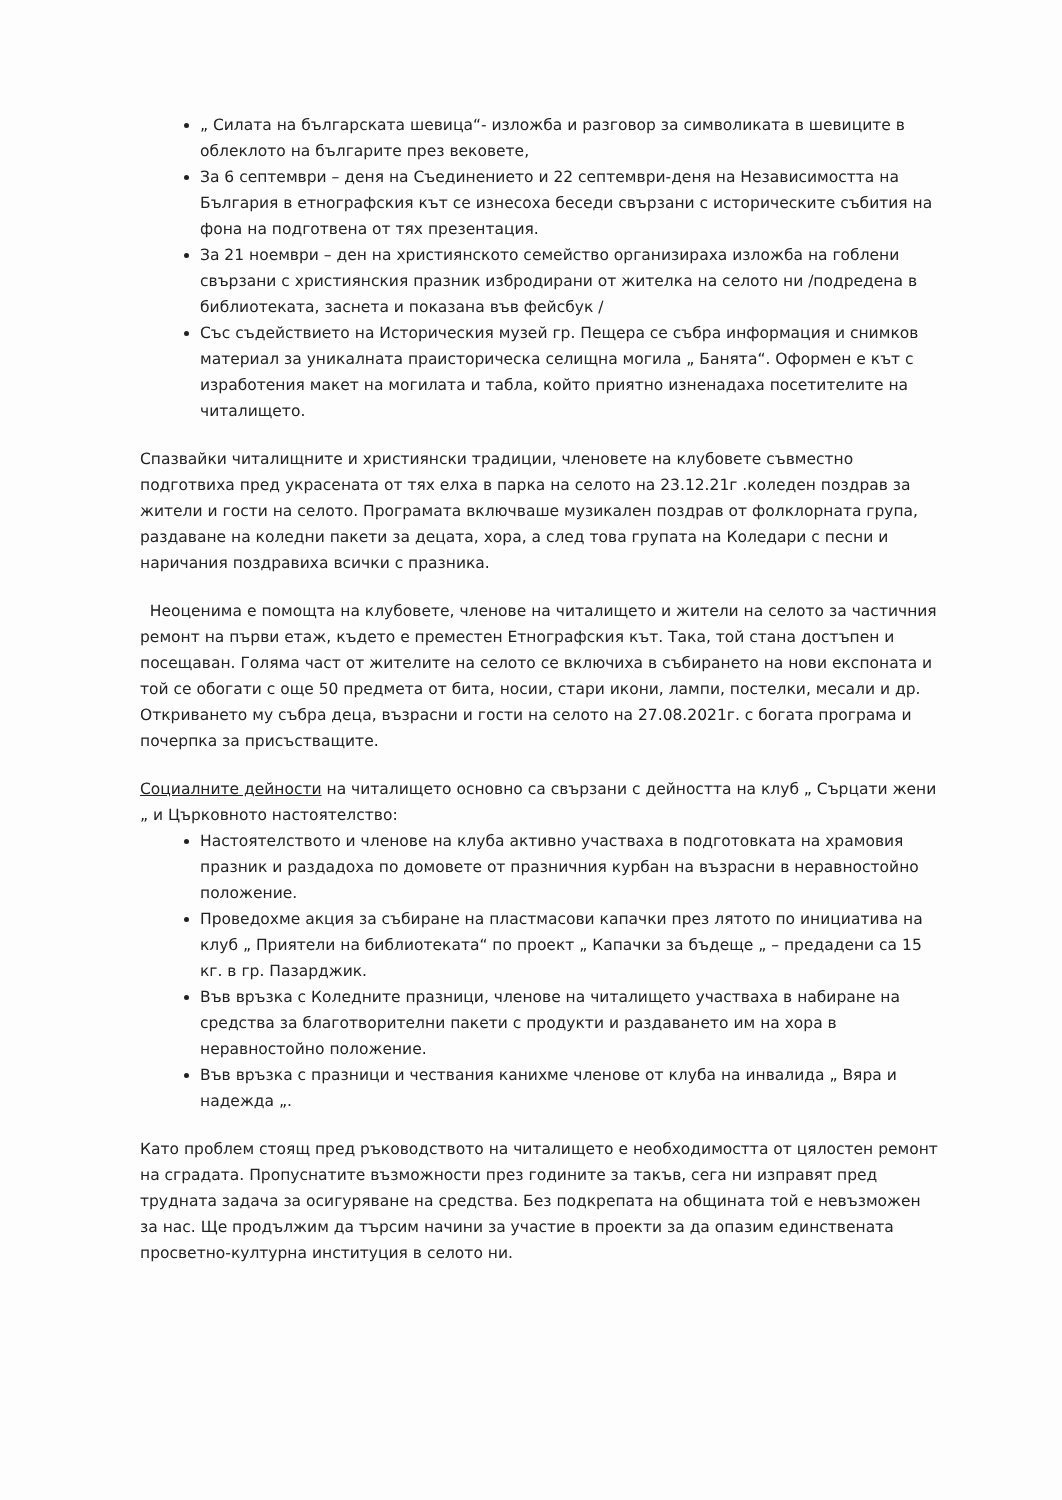„ Силата на българската шевица“- изложба и разговор за символиката в шевиците в облеклото на българите през вековете,
За 6 септември – деня на Съединението и 22 септември-деня на Независимостта на България в етнографския кът се изнесоха беседи свързани с историческите събития на фона на подготвена от тях презентация.
За 21 ноември – ден на християнското семейство организираха изложба на гоблени свързани с християнския празник избродирани от жителка на селото ни /подредена в библиотеката, заснета и показана във фейсбук /
Със съдействието на Историческия музей гр. Пещера се събра информация и снимков материал за уникалната праисторическа селищна могила „ Банята“. Оформен е кът с изработения макет на могилата и табла, който приятно изненадаха посетителите на читалището.
Спазвайки читалищните и християнски традиции, членовете на клубовете съвместно подготвиха пред украсената от тях елха в парка на селото на 23.12.21г .коледен поздрав за жители и гости на селото. Програмата включваше музикален поздрав от фолклорната група, раздаване на коледни пакети за децата, хора, а след това групата на Коледари с песни и наричания поздравиха всички с празника.
Неоценима е помощта на клубовете, членове на читалището и жители на селото за частичния ремонт на първи етаж, където е преместен Етнографския кът. Така, той стана достъпен и посещаван. Голяма част от жителите на селото се включиха в събирането на нови експоната и той се обогати с още 50 предмета от бита, носии, стари икони, лампи, постелки, месали и др. Откриването му събра деца, възрасни и гости на селото на 27.08.2021г. с богата програма и почерпка за присъстващите.
Социалните дейности на читалището основно са свързани с дейността на клуб „ Сърцати жени „ и Църковното настоятелство:
Настоятелството и членове на клуба активно участваха в подготовката на храмовия празник и раздадоха по домовете от празничния курбан на възрасни в неравностойно положение.
Проведохме акция за събиране на пластмасови капачки през лятото по инициатива на клуб „ Приятели на библиотеката“ по проект „ Капачки за бъдеще „ – предадени са 15 кг. в гр. Пазарджик.
Във връзка с Коледните празници, членове на читалището участваха в набиране на средства за благотворителни пакети с продукти и раздаването им на хора в неравностойно положение.
Във връзка с празници и чествания канихме членове от клуба на инвалида „ Вяра и надежда „.
Като проблем стоящ пред ръководството на читалището е необходимостта от цялостен ремонт на сградата. Пропуснатите възможности през годините за такъв, сега ни изправят пред трудната задача за осигуряване на средства. Без подкрепата на общината той е невъзможен за нас. Ще продължим да търсим начини за участие в проекти за да опазим единствената просветно-културна институция в селото ни.